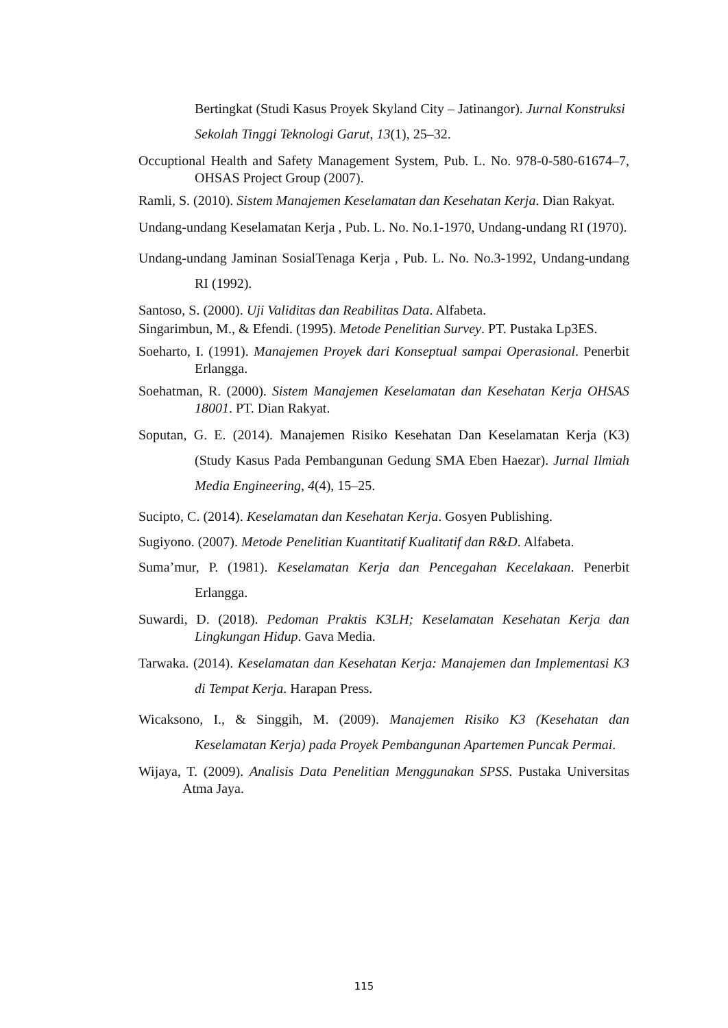Bertingkat (Studi Kasus Proyek Skyland City – Jatinangor). Jurnal Konstruksi Sekolah Tinggi Teknologi Garut, 13(1), 25–32.
Occuptional Health and Safety Management System, Pub. L. No. 978-0-580-61674–7, OHSAS Project Group (2007).
Ramli, S. (2010). Sistem Manajemen Keselamatan dan Kesehatan Kerja. Dian Rakyat.
Undang-undang Keselamatan Kerja , Pub. L. No. No.1-1970, Undang-undang RI (1970).
Undang-undang Jaminan SosialTenaga Kerja , Pub. L. No. No.3-1992, Undang-undang RI (1992).
Santoso, S. (2000). Uji Validitas dan Reabilitas Data. Alfabeta.
Singarimbun, M., & Efendi. (1995). Metode Penelitian Survey. PT. Pustaka Lp3ES.
Soeharto, I. (1991). Manajemen Proyek dari Konseptual sampai Operasional. Penerbit Erlangga.
Soehatman, R. (2000). Sistem Manajemen Keselamatan dan Kesehatan Kerja OHSAS 18001. PT. Dian Rakyat.
Soputan, G. E. (2014). Manajemen Risiko Kesehatan Dan Keselamatan Kerja (K3) (Study Kasus Pada Pembangunan Gedung SMA Eben Haezar). Jurnal Ilmiah Media Engineering, 4(4), 15–25.
Sucipto, C. (2014). Keselamatan dan Kesehatan Kerja. Gosyen Publishing.
Sugiyono. (2007). Metode Penelitian Kuantitatif Kualitatif dan R&D. Alfabeta.
Suma’mur, P. (1981). Keselamatan Kerja dan Pencegahan Kecelakaan. Penerbit Erlangga.
Suwardi, D. (2018). Pedoman Praktis K3LH; Keselamatan Kesehatan Kerja dan Lingkungan Hidup. Gava Media.
Tarwaka. (2014). Keselamatan dan Kesehatan Kerja: Manajemen dan Implementasi K3 di Tempat Kerja. Harapan Press.
Wicaksono, I., & Singgih, M. (2009). Manajemen Risiko K3 (Kesehatan dan Keselamatan Kerja) pada Proyek Pembangunan Apartemen Puncak Permai.
Wijaya, T. (2009). Analisis Data Penelitian Menggunakan SPSS. Pustaka Universitas Atma Jaya.
115